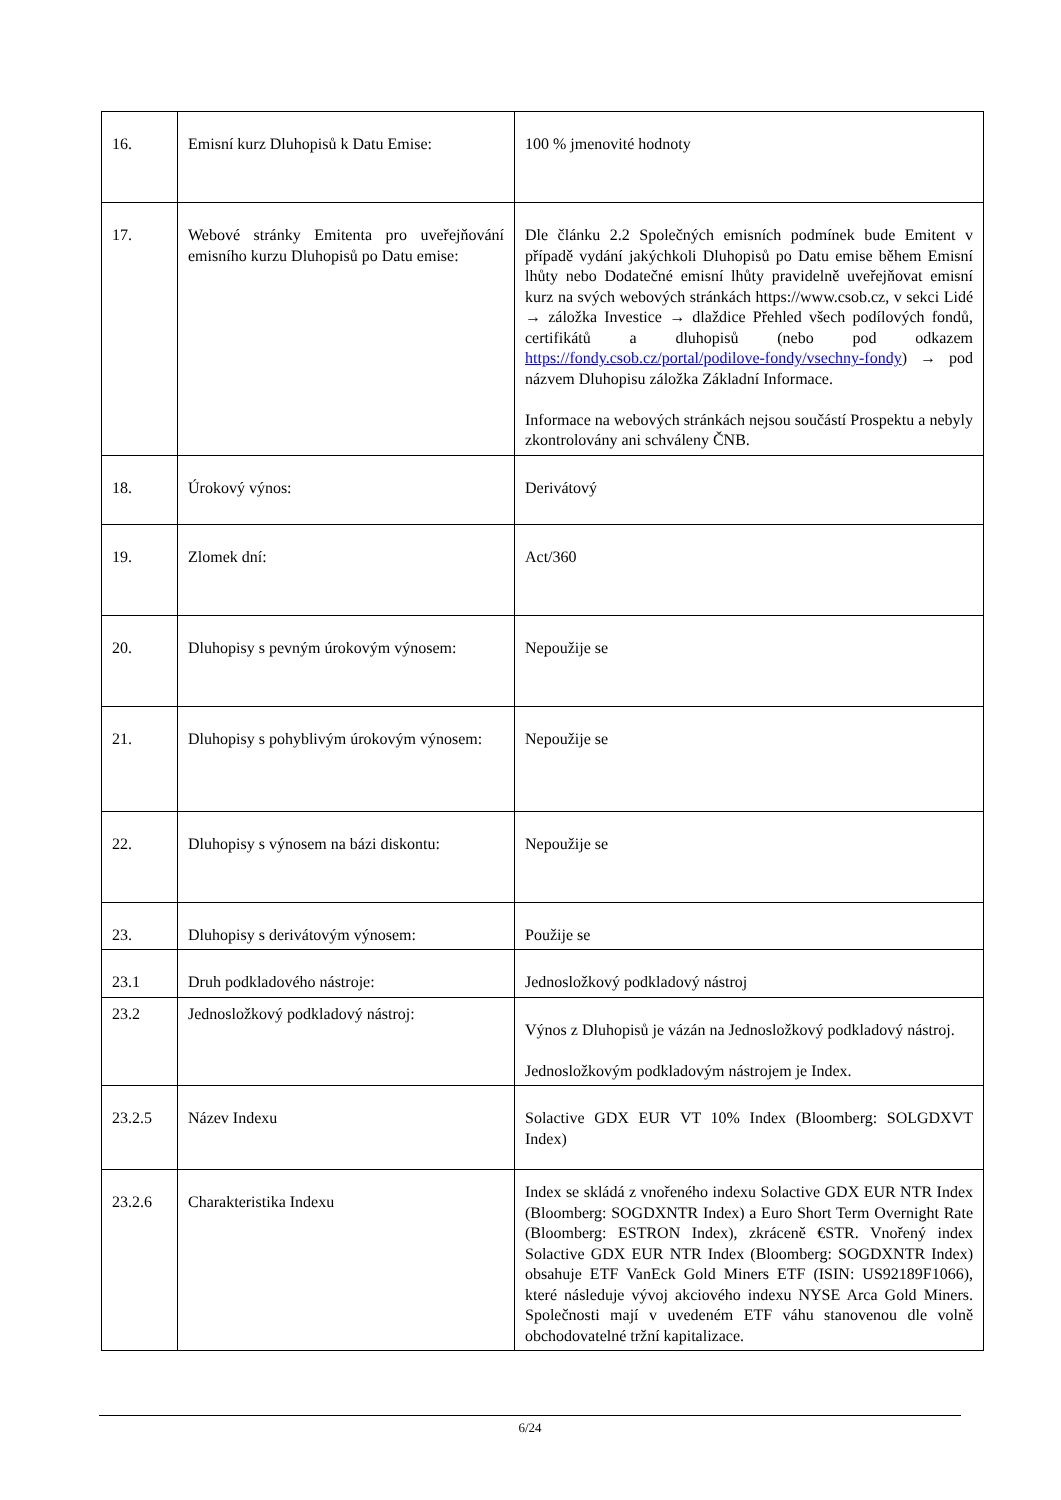| 16. | Emisní kurz Dluhopisů k Datu Emise: | 100 % jmenovité hodnoty |
| 17. | Webové stránky Emitenta pro uveřejňování emisního kurzu Dluhopisů po Datu emise: | Dle článku 2.2 Společných emisních podmínek bude Emitent v případě vydání jakýchkoli Dluhopisů po Datu emise během Emisní lhůty nebo Dodatečné emisní lhůty pravidelně uveřejňovat emisní kurz na svých webových stránkách https://www.csob.cz, v sekci Lidé → záložka Investice → dlaždice Přehled všech podílových fondů, certifikátů a dluhopisů (nebo pod odkazem https://fondy.csob.cz/portal/podilove-fondy/vsechny-fondy ) → pod názvem Dluhopisu záložka Základní Informace. Informace na webových stránkách nejsou součástí Prospektu a nebyly zkontrolovány ani schváleny ČNB. |
| 18. | Úrokový výnos: | Derivátový |
| 19. | Zlomek dní: | Act/360 |
| 20. | Dluhopisy s pevným úrokovým výnosem: | Nepoužije se |
| 21. | Dluhopisy s pohyblivým úrokovým výnosem: | Nepoužije se |
| 22. | Dluhopisy s výnosem na bázi diskontu: | Nepoužije se |
| 23. | Dluhopisy s derivátovým výnosem: | Použije se |
| 23.1 | Druh podkladového nástroje: | Jednosložkový podkladový nástroj |
| 23.2 | Jednosložkový podkladový nástroj: | Výnos z Dluhopisů je vázán na Jednosložkový podkladový nástroj. Jednosložkovým podkladovým nástrojem je Index. |
| 23.2.5 | Název Indexu | Solactive GDX EUR VT 10% Index (Bloomberg: SOLGDXVT Index) |
| 23.2.6 | Charakteristika Indexu | Index se skládá z vnořeného indexu Solactive GDX EUR NTR Index (Bloomberg: SOGDXNTR Index) a Euro Short Term Overnight Rate (Bloomberg: ESTRON Index), zkráceně €STR. Vnořený index Solactive GDX EUR NTR Index (Bloomberg: SOGDXNTR Index) obsahuje ETF VanEck Gold Miners ETF (ISIN: US92189F1066), které následuje vývoj akciového indexu NYSE Arca Gold Miners. Společnosti mají v uvedeném ETF váhu stanovenou dle volně obchodovatelné tržní kapitalizace. |
6/24